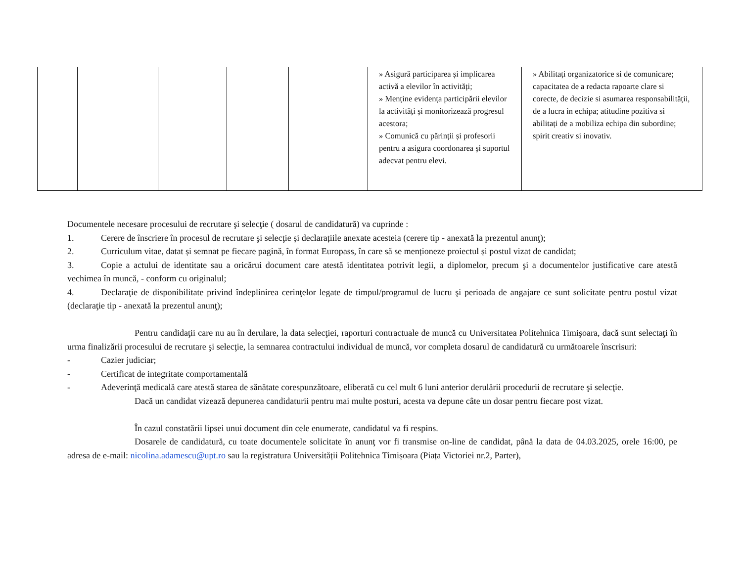| | | | | | » Asigură participarea și implicarea activă a elevilor în activități; » Menține evidența participării elevilor la activități și monitorizează progresul acestora; » Comunică cu părinții și profesorii pentru a asigura coordonarea și suportul adecvat pentru elevi. | » Abilitați organizatorice si de comunicare; capacitatea de a redacta rapoarte clare si corecte, de decizie si asumarea responsabilității, de a lucra in echipa; atitudine pozitiva si abilitați de a mobiliza echipa din subordine; spirit creativ si inovativ. |
Documentele necesare procesului de recrutare şi selecţie ( dosarul de candidatură) va cuprinde :
1. Cerere de înscriere în procesul de recrutare şi selecţie și declarațiile anexate acesteia (cerere tip - anexată la prezentul anunţ);
2. Curriculum vitae, datat și semnat pe fiecare pagină, în format Europass, în care să se menționeze proiectul și postul vizat de candidat;
3. Copie a actului de identitate sau a oricărui document care atestă identitatea potrivit legii, a diplomelor, precum şi a documentelor justificative care atestă vechimea în muncă, - conform cu originalul;
4. Declaraţie de disponibilitate privind îndeplinirea cerinţelor legate de timpul/programul de lucru şi perioada de angajare ce sunt solicitate pentru postul vizat (declaraţie tip - anexată la prezentul anunţ);
Pentru candidaţii care nu au în derulare, la data selecţiei, raporturi contractuale de muncă cu Universitatea Politehnica Timişoara, dacă sunt selectaţi în urma finalizării procesului de recrutare şi selecţie, la semnarea contractului individual de muncă, vor completa dosarul de candidatură cu următoarele înscrisuri:
- Cazier judiciar;
- Certificat de integritate comportamentală
- Adeverinţă medicală care atestă starea de sănătate corespunzătoare, eliberată cu cel mult 6 luni anterior derulării procedurii de recrutare şi selecţie.
Dacă un candidat vizează depunerea candidaturii pentru mai multe posturi, acesta va depune câte un dosar pentru fiecare post vizat.
În cazul constatării lipsei unui document din cele enumerate, candidatul va fi respins.
Dosarele de candidatură, cu toate documentele solicitate în anunţ vor fi transmise on-line de candidat, până la data de 04.03.2025, orele 16:00, pe adresa de e-mail: nicolina.adamescu@upt.ro sau la registratura Universității Politehnica Timișoara (Piața Victoriei nr.2, Parter),